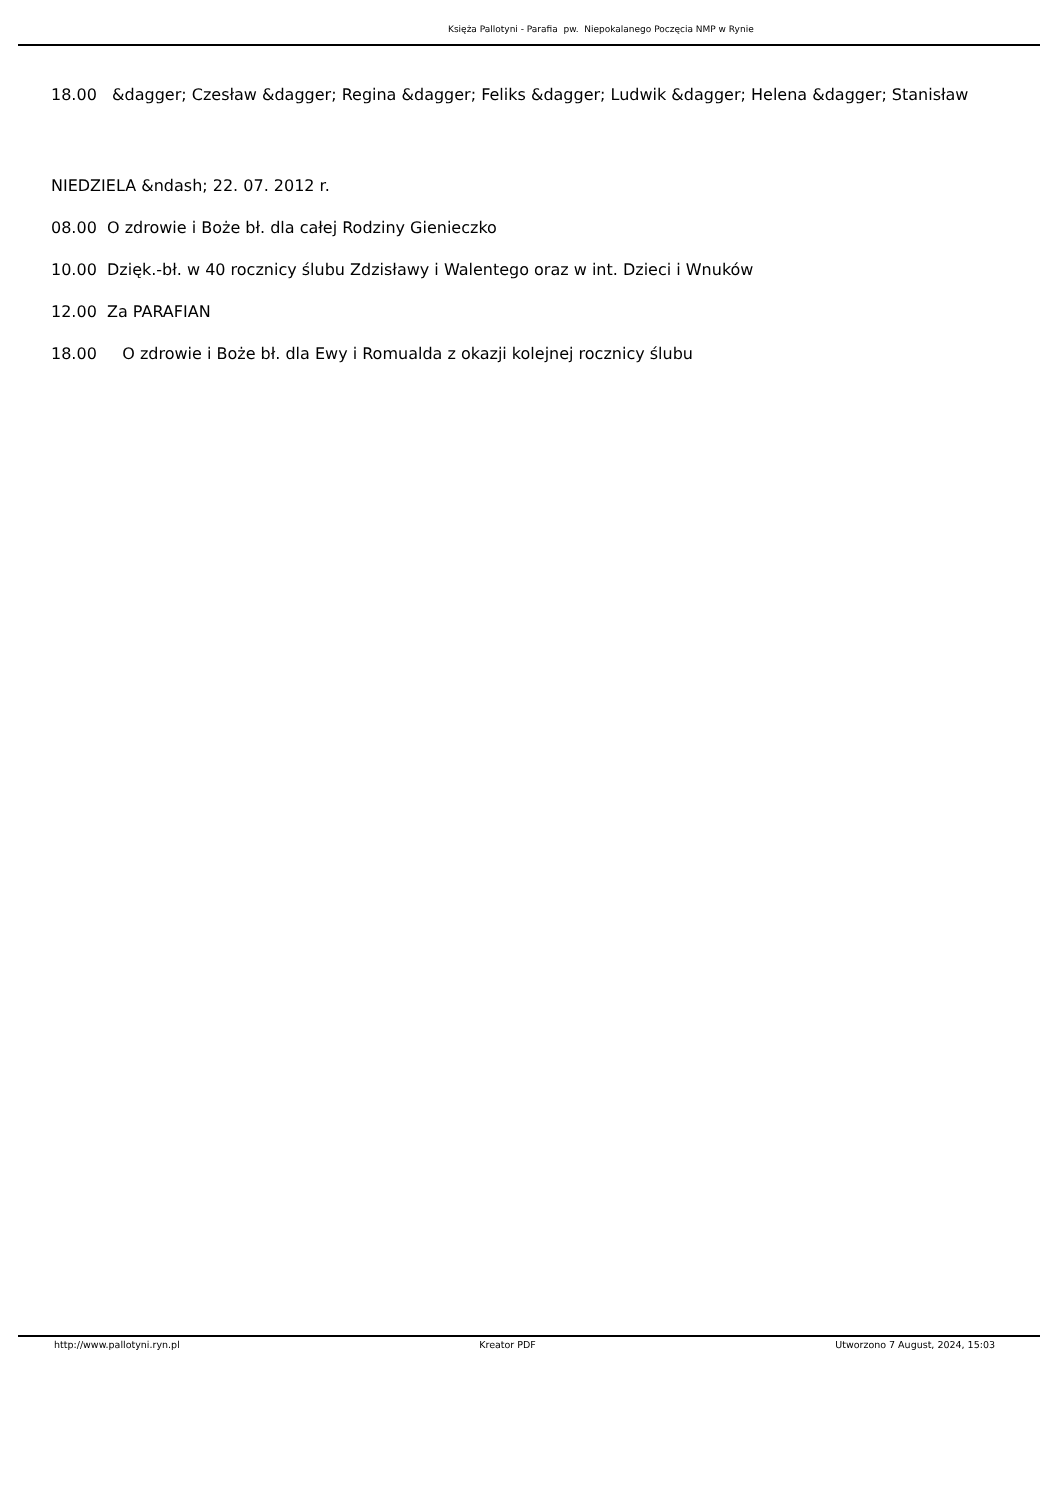Księża Pallotyni - Parafia pw. Niepokalanego Poczęcia NMP w Rynie
18.00 &dagger; Czesław &dagger; Regina &dagger; Feliks &dagger; Ludwik &dagger; Helena &dagger; Stanisław
NIEDZIELA &ndash; 22. 07. 2012 r.
08.00 O zdrowie i Boże bł. dla całej Rodziny Gienieczko
10.00 Dzięk.-bł. w 40 rocznicy ślubu Zdzisławy i Walentego oraz w int. Dzieci i Wnuków
12.00 Za PARAFIAN
18.00 O zdrowie i Boże bł. dla Ewy i Romualda z okazji kolejnej rocznicy ślubu
http://www.pallotyni.ryn.pl Kreator PDF Utworzono 7 August, 2024, 15:03